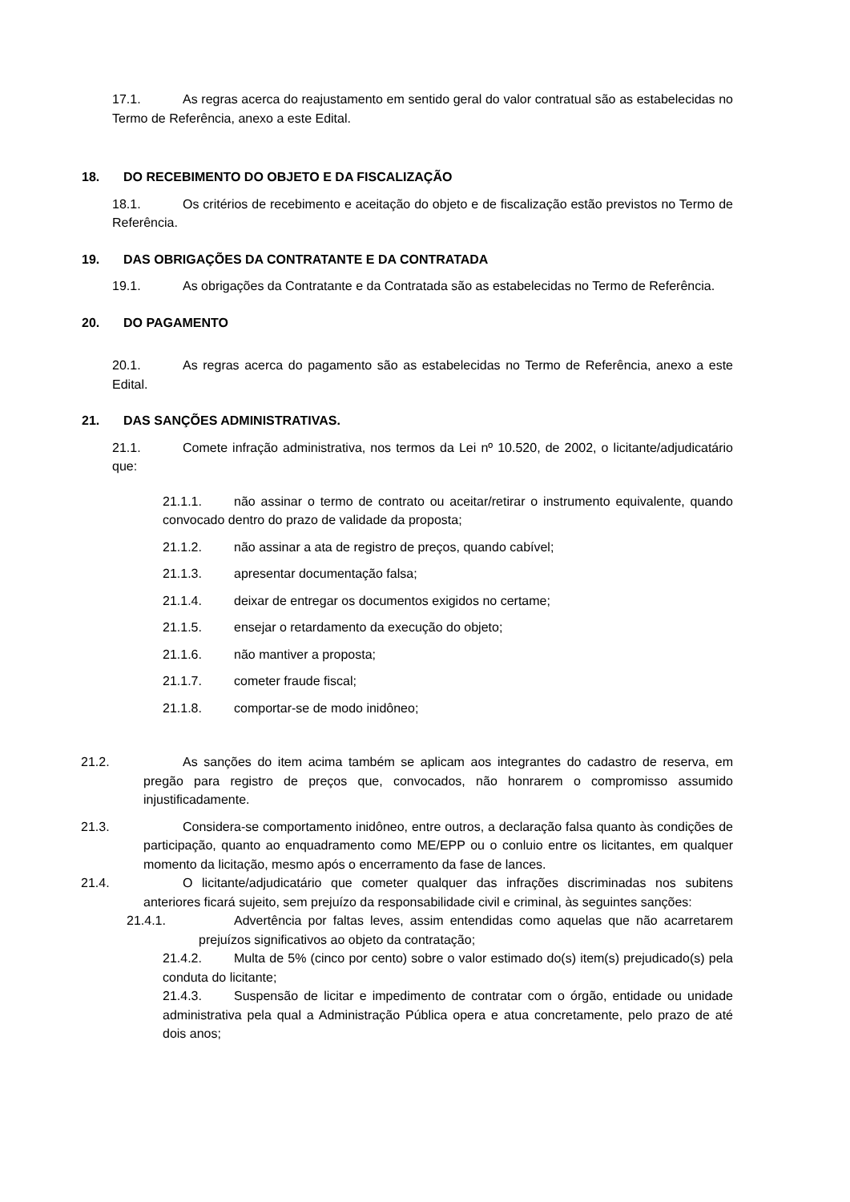17.1. As regras acerca do reajustamento em sentido geral do valor contratual são as estabelecidas no Termo de Referência, anexo a este Edital.
18. DO RECEBIMENTO DO OBJETO E DA FISCALIZAÇÃO
18.1. Os critérios de recebimento e aceitação do objeto e de fiscalização estão previstos no Termo de Referência.
19. DAS OBRIGAÇÕES DA CONTRATANTE E DA CONTRATADA
19.1. As obrigações da Contratante e da Contratada são as estabelecidas no Termo de Referência.
20. DO PAGAMENTO
20.1. As regras acerca do pagamento são as estabelecidas no Termo de Referência, anexo a este Edital.
21. DAS SANÇÕES ADMINISTRATIVAS.
21.1. Comete infração administrativa, nos termos da Lei nº 10.520, de 2002, o licitante/adjudicatário que:
21.1.1. não assinar o termo de contrato ou aceitar/retirar o instrumento equivalente, quando convocado dentro do prazo de validade da proposta;
21.1.2. não assinar a ata de registro de preços, quando cabível;
21.1.3. apresentar documentação falsa;
21.1.4. deixar de entregar os documentos exigidos no certame;
21.1.5. ensejar o retardamento da execução do objeto;
21.1.6. não mantiver a proposta;
21.1.7. cometer fraude fiscal;
21.1.8. comportar-se de modo inidôneo;
21.2. As sanções do item acima também se aplicam aos integrantes do cadastro de reserva, em pregão para registro de preços que, convocados, não honrarem o compromisso assumido injustificadamente.
21.3. Considera-se comportamento inidôneo, entre outros, a declaração falsa quanto às condições de participação, quanto ao enquadramento como ME/EPP ou o conluio entre os licitantes, em qualquer momento da licitação, mesmo após o encerramento da fase de lances.
21.4. O licitante/adjudicatário que cometer qualquer das infrações discriminadas nos subitens anteriores ficará sujeito, sem prejuízo da responsabilidade civil e criminal, às seguintes sanções:
21.4.1. Advertência por faltas leves, assim entendidas como aquelas que não acarretarem prejuízos significativos ao objeto da contratação;
21.4.2. Multa de 5% (cinco por cento) sobre o valor estimado do(s) item(s) prejudicado(s) pela conduta do licitante;
21.4.3. Suspensão de licitar e impedimento de contratar com o órgão, entidade ou unidade administrativa pela qual a Administração Pública opera e atua concretamente, pelo prazo de até dois anos;